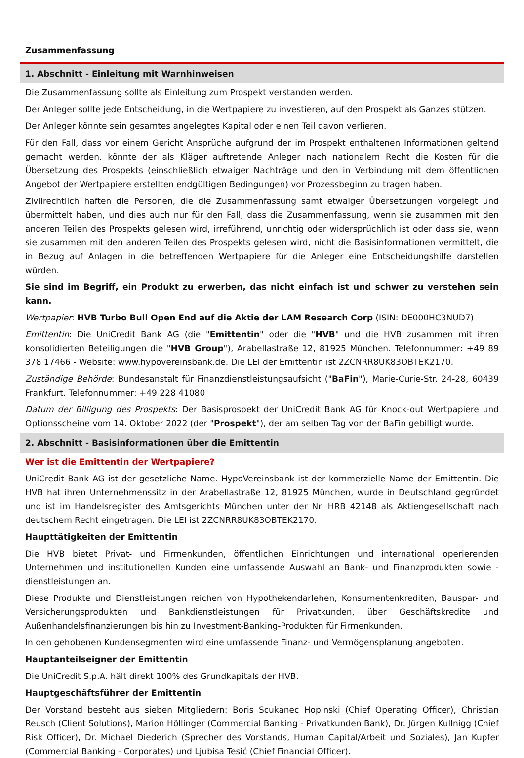Zusammenfassung
1. Abschnitt - Einleitung mit Warnhinweisen
Die Zusammenfassung sollte als Einleitung zum Prospekt verstanden werden.
Der Anleger sollte jede Entscheidung, in die Wertpapiere zu investieren, auf den Prospekt als Ganzes stützen.
Der Anleger könnte sein gesamtes angelegtes Kapital oder einen Teil davon verlieren.
Für den Fall, dass vor einem Gericht Ansprüche aufgrund der im Prospekt enthaltenen Informationen geltend gemacht werden, könnte der als Kläger auftretende Anleger nach nationalem Recht die Kosten für die Übersetzung des Prospekts (einschließlich etwaiger Nachträge und den in Verbindung mit dem öffentlichen Angebot der Wertpapiere erstellten endgültigen Bedingungen) vor Prozessbeginn zu tragen haben.
Zivilrechtlich haften die Personen, die die Zusammenfassung samt etwaiger Übersetzungen vorgelegt und übermittelt haben, und dies auch nur für den Fall, dass die Zusammenfassung, wenn sie zusammen mit den anderen Teilen des Prospekts gelesen wird, irreführend, unrichtig oder widersprüchlich ist oder dass sie, wenn sie zusammen mit den anderen Teilen des Prospekts gelesen wird, nicht die Basisinformationen vermittelt, die in Bezug auf Anlagen in die betreffenden Wertpapiere für die Anleger eine Entscheidungshilfe darstellen würden.
Sie sind im Begriff, ein Produkt zu erwerben, das nicht einfach ist und schwer zu verstehen sein kann.
Wertpapier: HVB Turbo Bull Open End auf die Aktie der LAM Research Corp (ISIN: DE000HC3NUD7)
Emittentin: Die UniCredit Bank AG (die "Emittentin" oder die "HVB" und die HVB zusammen mit ihren konsolidierten Beteiligungen die "HVB Group"), Arabellastraße 12, 81925 München. Telefonnummer: +49 89 378 17466 - Website: www.hypovereinsbank.de. Die LEI der Emittentin ist 2ZCNRR8UK83OBTEK2170.
Zuständige Behörde: Bundesanstalt für Finanzdienstleistungsaufsicht ("BaFin"), Marie-Curie-Str. 24-28, 60439 Frankfurt. Telefonnummer: +49 228 41080
Datum der Billigung des Prospekts: Der Basisprospekt der UniCredit Bank AG für Knock-out Wertpapiere und Optionsscheine vom 14. Oktober 2022 (der "Prospekt"), der am selben Tag von der BaFin gebilligt wurde.
2. Abschnitt - Basisinformationen über die Emittentin
Wer ist die Emittentin der Wertpapiere?
UniCredit Bank AG ist der gesetzliche Name. HypoVereinsbank ist der kommerzielle Name der Emittentin. Die HVB hat ihren Unternehmenssitz in der Arabellastraße 12, 81925 München, wurde in Deutschland gegründet und ist im Handelsregister des Amtsgerichts München unter der Nr. HRB 42148 als Aktiengesellschaft nach deutschem Recht eingetragen. Die LEI ist 2ZCNRR8UK83OBTEK2170.
Haupttätigkeiten der Emittentin
Die HVB bietet Privat- und Firmenkunden, öffentlichen Einrichtungen und international operierenden Unternehmen und institutionellen Kunden eine umfassende Auswahl an Bank- und Finanzprodukten sowie -dienstleistungen an.
Diese Produkte und Dienstleistungen reichen von Hypothekendarlehen, Konsumentenkrediten, Bauspar- und Versicherungsprodukten und Bankdienstleistungen für Privatkunden, über Geschäftskredite und Außenhandelsfinanzierungen bis hin zu Investment-Banking-Produkten für Firmenkunden.
In den gehobenen Kundensegmenten wird eine umfassende Finanz- und Vermögensplanung angeboten.
Hauptanteilseigner der Emittentin
Die UniCredit S.p.A. hält direkt 100% des Grundkapitals der HVB.
Hauptgeschäftsführer der Emittentin
Der Vorstand besteht aus sieben Mitgliedern: Boris Scukanec Hopinski (Chief Operating Officer), Christian Reusch (Client Solutions), Marion Höllinger (Commercial Banking - Privatkunden Bank), Dr. Jürgen Kullnigg (Chief Risk Officer), Dr. Michael Diederich (Sprecher des Vorstands, Human Capital/Arbeit und Soziales), Jan Kupfer (Commercial Banking - Corporates) und Ljubisa Tesić (Chief Financial Officer).